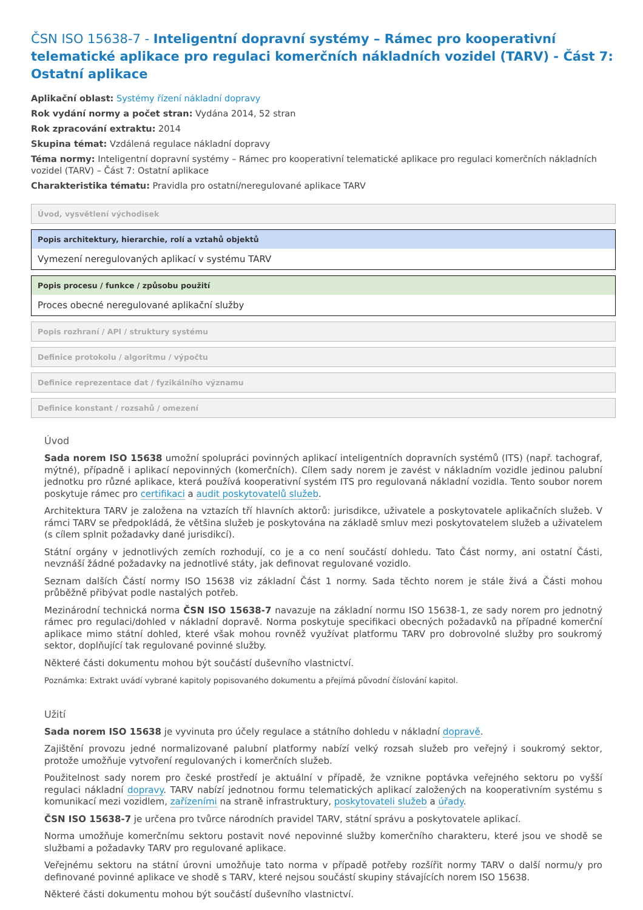ČSN ISO 15638-7 - Inteligentní dopravní systémy – Rámec pro kooperativní telematické aplikace pro regulaci komerčních nákladních vozidel (TARV) - Část 7: Ostatní aplikace
Aplikační oblast: Systémy řízení nákladní dopravy
Rok vydání normy a počet stran: Vydána 2014, 52 stran
Rok zpracování extraktu: 2014
Skupina témat: Vzdálená regulace nákladní dopravy
Téma normy: Inteligentní dopravní systémy – Rámec pro kooperativní telematické aplikace pro regulaci komerčních nákladních vozidel (TARV) – Část 7: Ostatní aplikace
Charakteristika tématu: Pravidla pro ostatní/neregulované aplikace TARV
Úvod, vysvětlení východisek
Popis architektury, hierarchie, rolí a vztahů objektů
Vymezení neregulovaných aplikací v systému TARV
Popis procesu / funkce / způsobu použití
Proces obecné neregulované aplikační služby
Popis rozhraní / API / struktury systému
Definice protokolu / algoritmu / výpočtu
Definice reprezentace dat / fyzikálního významu
Definice konstant / rozsahů / omezení
Úvod
Sada norem ISO 15638 umožní spolupráci povinných aplikací inteligentních dopravních systémů (ITS) (např. tachograf, mýtné), případně i aplikací nepovinných (komerčních). Cílem sady norem je zavést v nákladním vozidle jedinou palubní jednotku pro různé aplikace, která používá kooperativní systém ITS pro regulovaná nákladní vozidla. Tento soubor norem poskytuje rámec pro certifikaci a audit poskytovatelů služeb.
Architektura TARV je založena na vztazích tří hlavních aktorů: jurisdikce, uživatele a poskytovatele aplikačních služeb. V rámci TARV se předpokládá, že většina služeb je poskytována na základě smluv mezi poskytovatelem služeb a uživatelem (s cílem splnit požadavky dané jurisdikcí).
Státní orgány v jednotlivých zemích rozhodují, co je a co není součástí dohledu. Tato Část normy, ani ostatní Části, nevznáší žádné požadavky na jednotlivé státy, jak definovat regulované vozidlo.
Seznam dalších Částí normy ISO 15638 viz základní Část 1 normy. Sada těchto norem je stále živá a Části mohou průběžně přibývat podle nastalých potřeb.
Mezinárodní technická norma ČSN ISO 15638-7 navazuje na základní normu ISO 15638-1, ze sady norem pro jednotný rámec pro regulaci/dohled v nákladní dopravě. Norma poskytuje specifikaci obecných požadavků na případné komerční aplikace mimo státní dohled, které však mohou rovněž využívat platformu TARV pro dobrovolné služby pro soukromý sektor, doplňující tak regulované povinné služby.
Některé části dokumentu mohou být součástí duševního vlastnictví.
Poznámka: Extrakt uvádí vybrané kapitoly popisovaného dokumentu a přejímá původní číslování kapitol.
Užití
Sada norem ISO 15638 je vyvinuta pro účely regulace a státního dohledu v nákladní dopravě.
Zajištění provozu jedné normalizované palubní platformy nabízí velký rozsah služeb pro veřejný i soukromý sektor, protože umožňuje vytvoření regulovaných i komerčních služeb.
Použitelnost sady norem pro české prostředí je aktuální v případě, že vznikne poptávka veřejného sektoru po vyšší regulaci nákladní dopravy. TARV nabízí jednotnou formu telematických aplikací založených na kooperativním systému s komunikací mezi vozidlem, zařízeními na straně infrastruktury, poskytovateli služeb a úřady.
ČSN ISO 15638-7 je určena pro tvůrce národních pravidel TARV, státní správu a poskytovatele aplikací.
Norma umožňuje komerčnímu sektoru postavit nové nepovinné služby komerčního charakteru, které jsou ve shodě se službami a požadavky TARV pro regulované aplikace.
Veřejnému sektoru na státní úrovni umožňuje tato norma v případě potřeby rozšířit normy TARV o další normu/y pro definované povinné aplikace ve shodě s TARV, které nejsou součástí skupiny stávajících norem ISO 15638.
Některé části dokumentu mohou být součástí duševního vlastnictví.